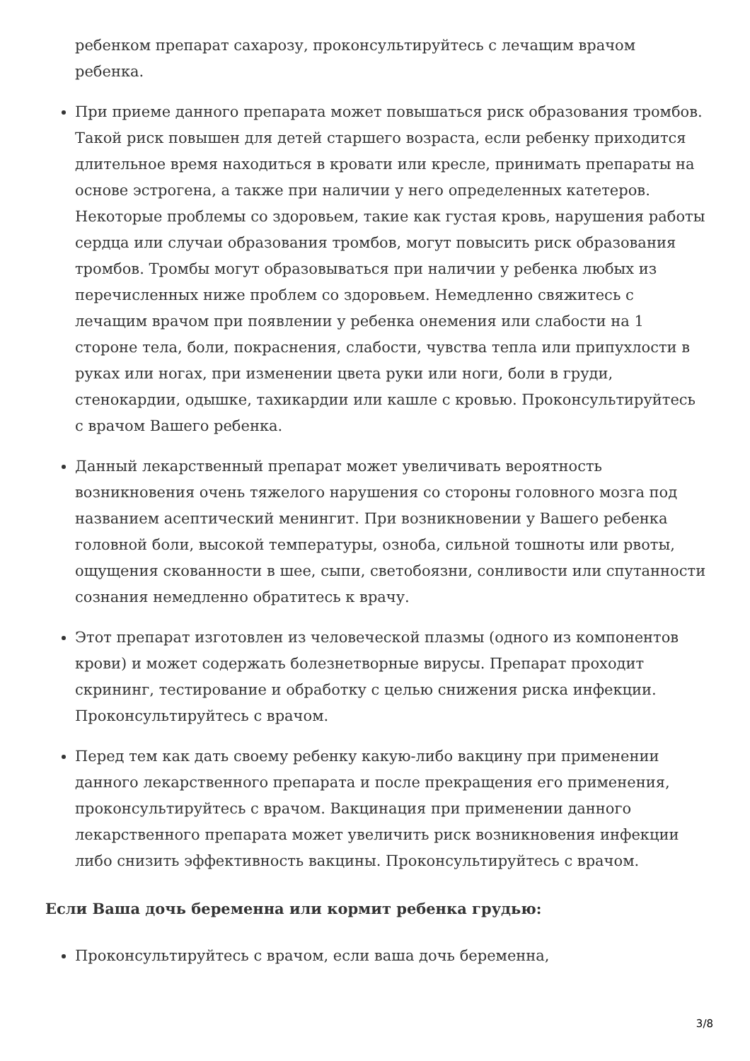ребенком препарат сахарозу, проконсультируйтесь с лечащим врачом ребенка.
При приеме данного препарата может повышаться риск образования тромбов. Такой риск повышен для детей старшего возраста, если ребенку приходится длительное время находиться в кровати или кресле, принимать препараты на основе эстрогена, а также при наличии у него определенных катетеров. Некоторые проблемы со здоровьем, такие как густая кровь, нарушения работы сердца или случаи образования тромбов, могут повысить риск образования тромбов. Тромбы могут образовываться при наличии у ребенка любых из перечисленных ниже проблем со здоровьем. Немедленно свяжитесь с лечащим врачом при появлении у ребенка онемения или слабости на 1 стороне тела, боли, покраснения, слабости, чувства тепла или припухлости в руках или ногах, при изменении цвета руки или ноги, боли в груди, стенокардии, одышке, тахикардии или кашле с кровью. Проконсультируйтесь с врачом Вашего ребенка.
Данный лекарственный препарат может увеличивать вероятность возникновения очень тяжелого нарушения со стороны головного мозга под названием асептический менингит. При возникновении у Вашего ребенка головной боли, высокой температуры, озноба, сильной тошноты или рвоты, ощущения скованности в шее, сыпи, светобоязни, сонливости или спутанности сознания немедленно обратитесь к врачу.
Этот препарат изготовлен из человеческой плазмы (одного из компонентов крови) и может содержать болезнетворные вирусы. Препарат проходит скрининг, тестирование и обработку с целью снижения риска инфекции. Проконсультируйтесь с врачом.
Перед тем как дать своему ребенку какую-либо вакцину при применении данного лекарственного препарата и после прекращения его применения, проконсультируйтесь с врачом. Вакцинация при применении данного лекарственного препарата может увеличить риск возникновения инфекции либо снизить эффективность вакцины. Проконсультируйтесь с врачом.
Если Ваша дочь беременна или кормит ребенка грудью:
Проконсультируйтесь с врачом, если ваша дочь беременна,
3/8